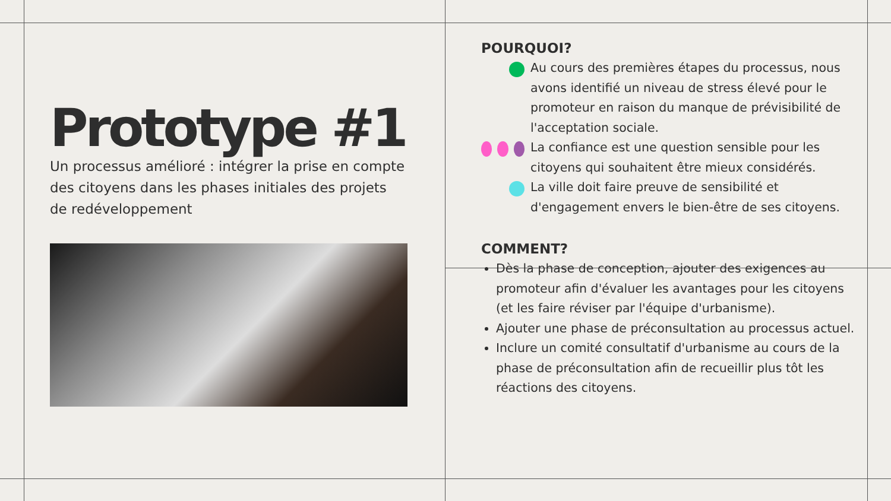Prototype #1
Un processus amélioré : intégrer la prise en compte des citoyens dans les phases initiales des projets de redéveloppement
POURQUOI?
Au cours des premières étapes du processus, nous avons identifié un niveau de stress élevé pour le promoteur en raison du manque de prévisibilité de l'acceptation sociale.
La confiance est une question sensible pour les citoyens qui souhaitent être mieux considérés.
La ville doit faire preuve de sensibilité et d'engagement envers le bien-être de ses citoyens.
COMMENT?
Dès la phase de conception, ajouter des exigences au promoteur afin d'évaluer les avantages pour les citoyens (et les faire réviser par l'équipe d'urbanisme).
Ajouter une phase de préconsultation au processus actuel.
Inclure un comité consultatif d'urbanisme au cours de la phase de préconsultation afin de recueillir plus tôt les réactions des citoyens.